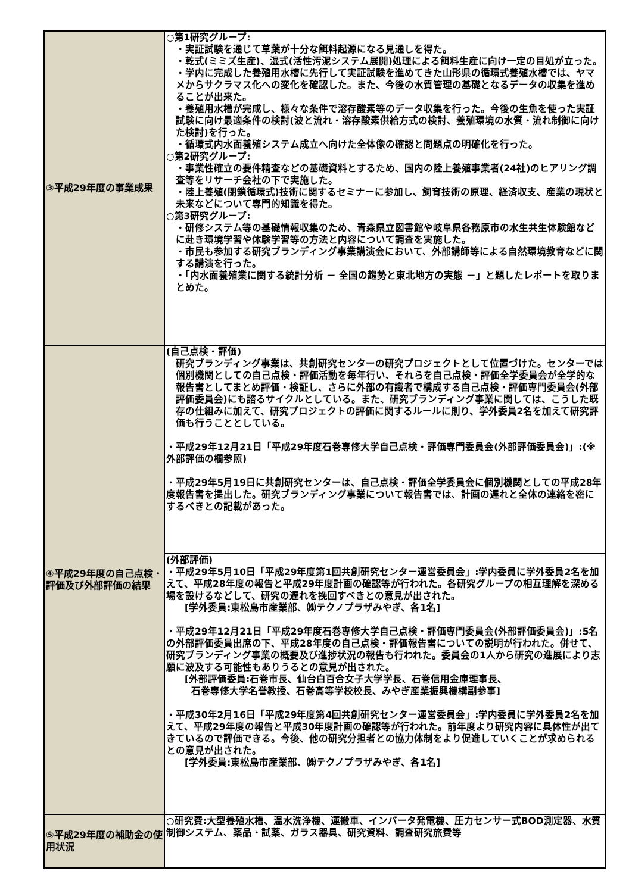| ③平成29年度の事業成果 | ○第1研究グループ: ・実証試験を通じて草葉が十分な餌料起源になる見通しを得た。 ・乾式(ミミズ生産)、湿式(活性汚泥システム展開)処理による餌料生産に向け一定の目処が立った。 ・学内に完成した養殖用水槽に先行して実証試験を進めてきた山形県の循環式養殖水槽では、ヤマメからサクラマス化への変化を確認した。また、今後の水質管理の基礎となるデータの収集を進めることが出来た。 ・養殖用水槽が完成し、様々な条件で溶存酸素等のデータ収集を行った。今後の生魚を使った実証試験に向け最適条件の検討(波と流れ・溶存酸素供給方式の検討、養殖環境の水質・流れ制御に向けた検討)を行った。 ・循環式内水面養殖システム成立へ向けた全体像の確認と問題点の明確化を行った。 ○第2研究グループ: ・事業性確立の要件精査などの基礎資料とするため、国内の陸上養殖事業者(24社)のヒアリング調査等をリサーチ会社の下で実施した。 ・陸上養殖(閉鎖循環式)技術に関するセミナーに参加し、飼育技術の原理、経済収支、産業の現状と未来などについて専門的知識を得た。 ○第3研究グループ: ・研修システム等の基礎情報収集のため、青森県立図書館や岐阜県各務原市の水生共生体験館などに赴き環境学習や体験学習等の方法と内容について調査を実施した。 ・市民も参加する研究ブランディング事業講演会において、外部講師等による自然環境教育などに関する講演を行った。 ・「内水面養殖業に関する統計分析 － 全国の趨勢と東北地方の実態 －」と題したレポートを取りまとめた。 |
| ④平成29年度の自己点検・評価及び外部評価の結果 | (自己点検・評価) 研究ブランディング事業は、共創研究センターの研究プロジェクトとして位置づけた。センターでは個別機関としての自己点検・評価活動を毎年行い、それらを自己点検・評価全学委員会が全学的な報告書としてまとめ評価・検証し、さらに外部の有識者で構成する自己点検・評価専門委員会(外部評価委員会)にも諮るサイクルとしている。また、研究ブランディング事業に関しては、こうした既存の仕組みに加えて、研究プロジェクトの評価に関するルールに則り、学外委員2名を加えて研究評価も行うこととしている。 ・平成29年12月21日「平成29年度石巻専修大学自己点検・評価専門委員会(外部評価委員会)」:(※外部評価の欄参照) ・平成29年5月19日に共創研究センターは、自己点検・評価全学委員会に個別機関としての平成28年度報告書を提出した。研究ブランディング事業について報告書では、計画の遅れと全体の連絡を密にするべきとの記載があった。 |
| | (外部評価) ・平成29年5月10日「平成29年度第1回共創研究センター運営委員会」:学内委員に学外委員2名を加えて、平成28年度の報告と平成29年度計画の確認等が行われた。各研究グループの相互理解を深める場を設けるなどして、研究の遅れを挽回すべきとの意見が出された。 [学外委員:東松島市産業部、㈱テクノプラザみやぎ、各1名] ・平成29年12月21日「平成29年度石巻専修大学自己点検・評価専門委員会(外部評価委員会)」:5名の外部評価委員出席の下、平成28年度の自己点検・評価報告書についての説明が行われた。併せて、研究ブランディング事業の概要及び進捗状況の報告も行われた。委員会の1人から研究の進展により志願に波及する可能性もありうるとの意見が出された。 [外部評価委員:石巻市長、仙台白百合女子大学学長、石巻信用金庫理事長、 石巻専修大学名誉教授、石巻高等学校校長、みやぎ産業振興機構副参事] ・平成30年2月16日「平成29年度第4回共創研究センター運営委員会」:学内委員に学外委員2名を加えて、平成29年度の報告と平成30年度計画の確認等が行われた。前年度より研究内容に具体性が出てきているので評価できる。今後、他の研究分担者との協力体制をより促進していくことが求められるとの意見が出された。 [学外委員:東松島市産業部、㈱テクノプラザみやぎ、各1名] |
| ⑤平成29年度の補助金の使用状況 | ○研究費:大型養殖水槽、温水洗浄機、運搬車、インバータ発電機、圧力センサー式BOD測定器、水質制御システム、薬品・試薬、ガラス器具、研究資料、調査研究旅費等 |